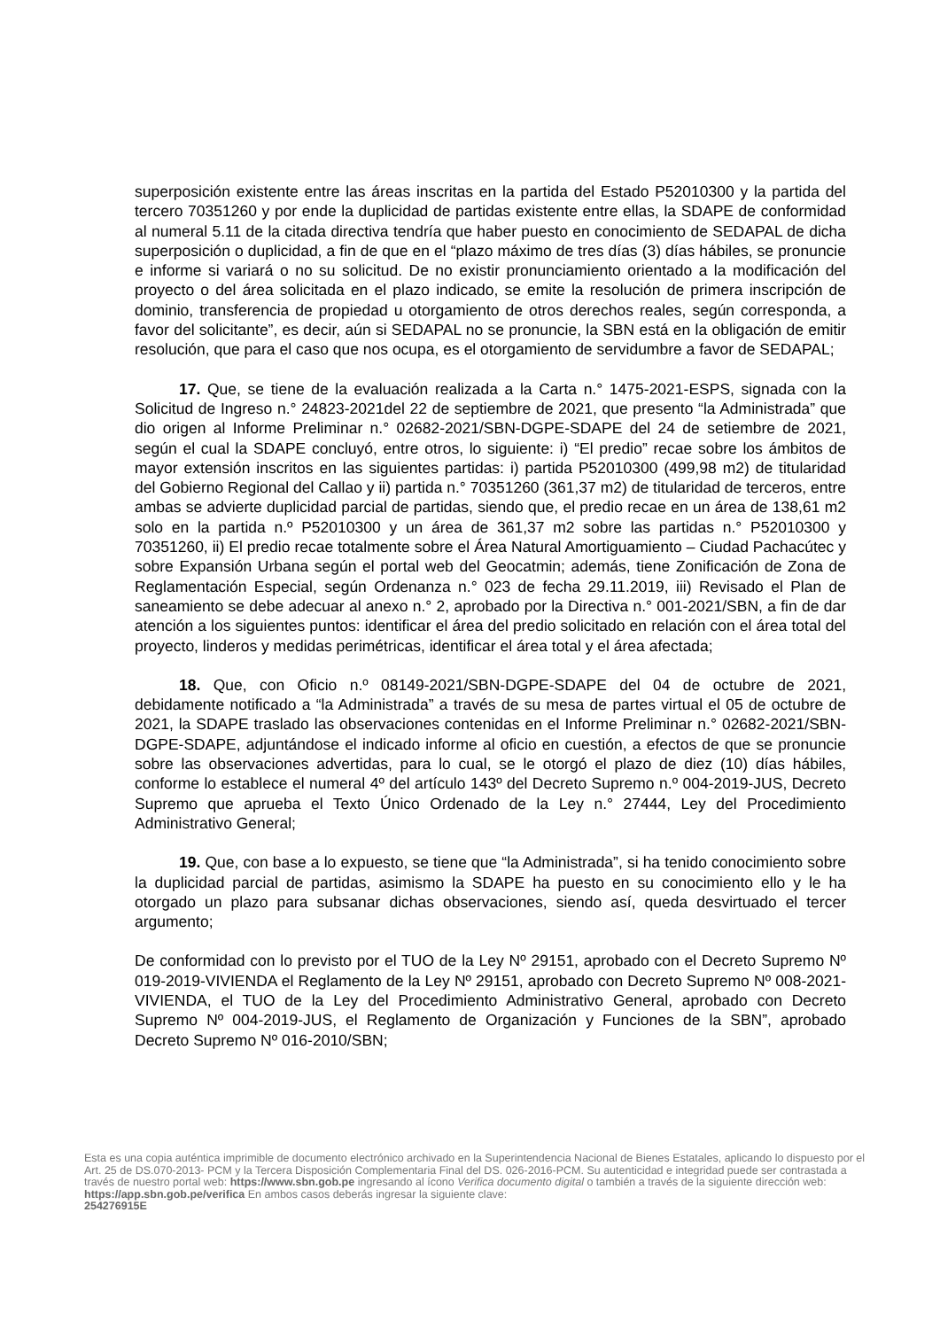superposición existente entre las áreas inscritas en la partida del Estado P52010300 y la partida del tercero 70351260 y por ende la duplicidad de partidas existente entre ellas, la SDAPE de conformidad al numeral 5.11 de la citada directiva tendría que haber puesto en conocimiento de SEDAPAL de dicha superposición o duplicidad, a fin de que en el “plazo máximo de tres días (3) días hábiles, se pronuncie e informe si variará o no su solicitud. De no existir pronunciamiento orientado a la modificación del proyecto o del área solicitada en el plazo indicado, se emite la resolución de primera inscripción de dominio, transferencia de propiedad u otorgamiento de otros derechos reales, según corresponda, a favor del solicitante”, es decir, aún si SEDAPAL no se pronuncie, la SBN está en la obligación de emitir resolución, que para el caso que nos ocupa, es el otorgamiento de servidumbre a favor de SEDAPAL;
17. Que, se tiene de la evaluación realizada a la Carta n.° 1475-2021-ESPS, signada con la Solicitud de Ingreso n.° 24823-2021del 22 de septiembre de 2021, que presento “la Administrada” que dio origen al Informe Preliminar n.° 02682-2021/SBN-DGPE-SDAPE del 24 de setiembre de 2021, según el cual la SDAPE concluyó, entre otros, lo siguiente: i) “El predio” recae sobre los ámbitos de mayor extensión inscritos en las siguientes partidas: i) partida P52010300 (499,98 m2) de titularidad del Gobierno Regional del Callao y ii) partida n.° 70351260 (361,37 m2) de titularidad de terceros, entre ambas se advierte duplicidad parcial de partidas, siendo que, el predio recae en un área de 138,61 m2 solo en la partida n.º P52010300 y un área de 361,37 m2 sobre las partidas n.° P52010300 y 70351260, ii) El predio recae totalmente sobre el Área Natural Amortiguamiento – Ciudad Pachacútec y sobre Expansión Urbana según el portal web del Geocatmin; además, tiene Zonificación de Zona de Reglamentación Especial, según Ordenanza n.° 023 de fecha 29.11.2019, iii) Revisado el Plan de saneamiento se debe adecuar al anexo n.° 2, aprobado por la Directiva n.° 001-2021/SBN, a fin de dar atención a los siguientes puntos: identificar el área del predio solicitado en relación con el área total del proyecto, linderos y medidas perimétricas, identificar el área total y el área afectada;
18. Que, con Oficio n.º 08149-2021/SBN-DGPE-SDAPE del 04 de octubre de 2021, debidamente notificado a “la Administrada” a través de su mesa de partes virtual el 05 de octubre de 2021, la SDAPE traslado las observaciones contenidas en el Informe Preliminar n.° 02682-2021/SBN-DGPE-SDAPE, adjuntándose el indicado informe al oficio en cuestión, a efectos de que se pronuncie sobre las observaciones advertidas, para lo cual, se le otorgó el plazo de diez (10) días hábiles, conforme lo establece el numeral 4º del artículo 143º del Decreto Supremo n.º 004-2019-JUS, Decreto Supremo que aprueba el Texto Único Ordenado de la Ley n.° 27444, Ley del Procedimiento Administrativo General;
19. Que, con base a lo expuesto, se tiene que “la Administrada”, si ha tenido conocimiento sobre la duplicidad parcial de partidas, asimismo la SDAPE ha puesto en su conocimiento ello y le ha otorgado un plazo para subsanar dichas observaciones, siendo así, queda desvirtuado el tercer argumento;
De conformidad con lo previsto por el TUO de la Ley Nº 29151, aprobado con el Decreto Supremo Nº 019-2019-VIVIENDA el Reglamento de la Ley Nº 29151, aprobado con Decreto Supremo Nº 008-2021-VIVIENDA, el TUO de la Ley del Procedimiento Administrativo General, aprobado con Decreto Supremo Nº 004-2019-JUS, el Reglamento de Organización y Funciones de la SBN”, aprobado Decreto Supremo Nº 016-2010/SBN;
Esta es una copia auténtica imprimible de documento electrónico archivado en la Superintendencia Nacional de Bienes Estatales, aplicando lo dispuesto por el Art. 25 de DS.070-2013- PCM y la Tercera Disposición Complementaria Final del DS. 026-2016-PCM. Su autenticidad e integridad puede ser contrastada a través de nuestro portal web: https://www.sbn.gob.pe ingresando al ícono Verifica documento digital o también a través de la siguiente dirección web: https://app.sbn.gob.pe/verifica En ambos casos deberás ingresar la siguiente clave:
254276915E